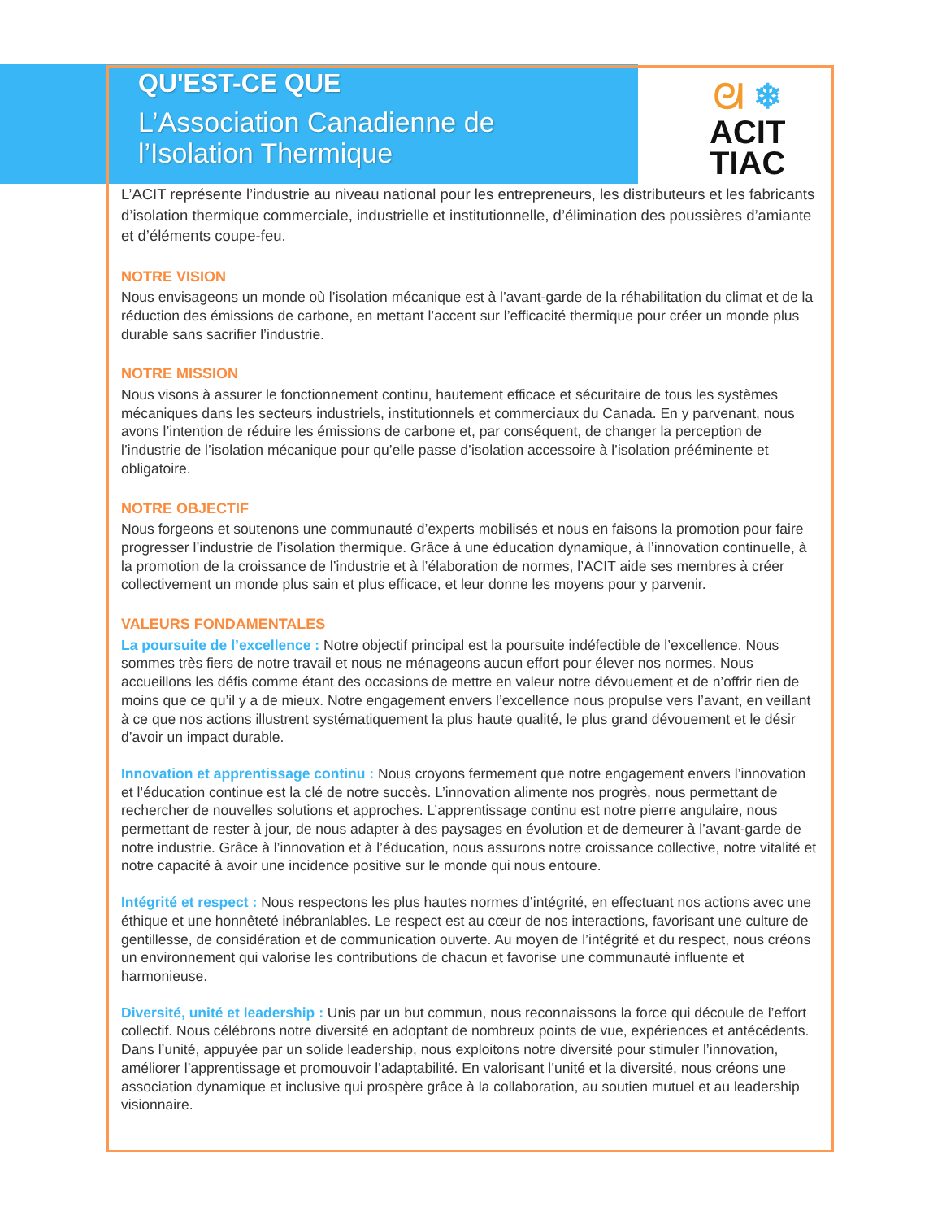ᘛ ❄
ACIT
TIAC
QU'EST-CE QUE
L’Association Canadienne de
l’Isolation Thermique
L’ACIT représente l’industrie au niveau national pour les entrepreneurs, les distributeurs et les fabricants d’isolation thermique commerciale, industrielle et institutionnelle, d’élimination des poussières d’amiante et d’éléments coupe-feu.
NOTRE VISION
Nous envisageons un monde où l’isolation mécanique est à l’avant-garde de la réhabilitation du climat et de la réduction des émissions de carbone, en mettant l’accent sur l’efficacité thermique pour créer un monde plus durable sans sacrifier l’industrie.
NOTRE MISSION
Nous visons à assurer le fonctionnement continu, hautement efficace et sécuritaire de tous les systèmes mécaniques dans les secteurs industriels, institutionnels et commerciaux du Canada. En y parvenant, nous avons l’intention de réduire les émissions de carbone et, par conséquent, de changer la perception de l’industrie de l’isolation mécanique pour qu’elle passe d’isolation accessoire à l’isolation prééminente et obligatoire.
NOTRE OBJECTIF
Nous forgeons et soutenons une communauté d’experts mobilisés et nous en faisons la promotion pour faire progresser l’industrie de l’isolation thermique. Grâce à une éducation dynamique, à l’innovation continuelle, à la promotion de la croissance de l’industrie et à l’élaboration de normes, l’ACIT aide ses membres à créer collectivement un monde plus sain et plus efficace, et leur donne les moyens pour y parvenir.
VALEURS FONDAMENTALES
La poursuite de l’excellence : Notre objectif principal est la poursuite indéfectible de l’excellence. Nous sommes très fiers de notre travail et nous ne ménageons aucun effort pour élever nos normes. Nous accueillons les défis comme étant des occasions de mettre en valeur notre dévouement et de n’offrir rien de moins que ce qu’il y a de mieux. Notre engagement envers l’excellence nous propulse vers l’avant, en veillant à ce que nos actions illustrent systématiquement la plus haute qualité, le plus grand dévouement et le désir d’avoir un impact durable.
Innovation et apprentissage continu : Nous croyons fermement que notre engagement envers l’innovation et l’éducation continue est la clé de notre succès. L’innovation alimente nos progrès, nous permettant de rechercher de nouvelles solutions et approches. L’apprentissage continu est notre pierre angulaire, nous permettant de rester à jour, de nous adapter à des paysages en évolution et de demeurer à l’avant-garde de notre industrie. Grâce à l’innovation et à l’éducation, nous assurons notre croissance collective, notre vitalité et notre capacité à avoir une incidence positive sur le monde qui nous entoure.
Intégrité et respect : Nous respectons les plus hautes normes d’intégrité, en effectuant nos actions avec une éthique et une honnêteté inébranlables. Le respect est au cœur de nos interactions, favorisant une culture de gentillesse, de considération et de communication ouverte. Au moyen de l’intégrité et du respect, nous créons un environnement qui valorise les contributions de chacun et favorise une communauté influente et harmonieuse.
Diversité, unité et leadership : Unis par un but commun, nous reconnaissons la force qui découle de l’effort collectif. Nous célébrons notre diversité en adoptant de nombreux points de vue, expériences et antécédents. Dans l’unité, appuyée par un solide leadership, nous exploitons notre diversité pour stimuler l’innovation, améliorer l’apprentissage et promouvoir l’adaptabilité. En valorisant l’unité et la diversité, nous créons une association dynamique et inclusive qui prospère grâce à la collaboration, au soutien mutuel et au leadership visionnaire.